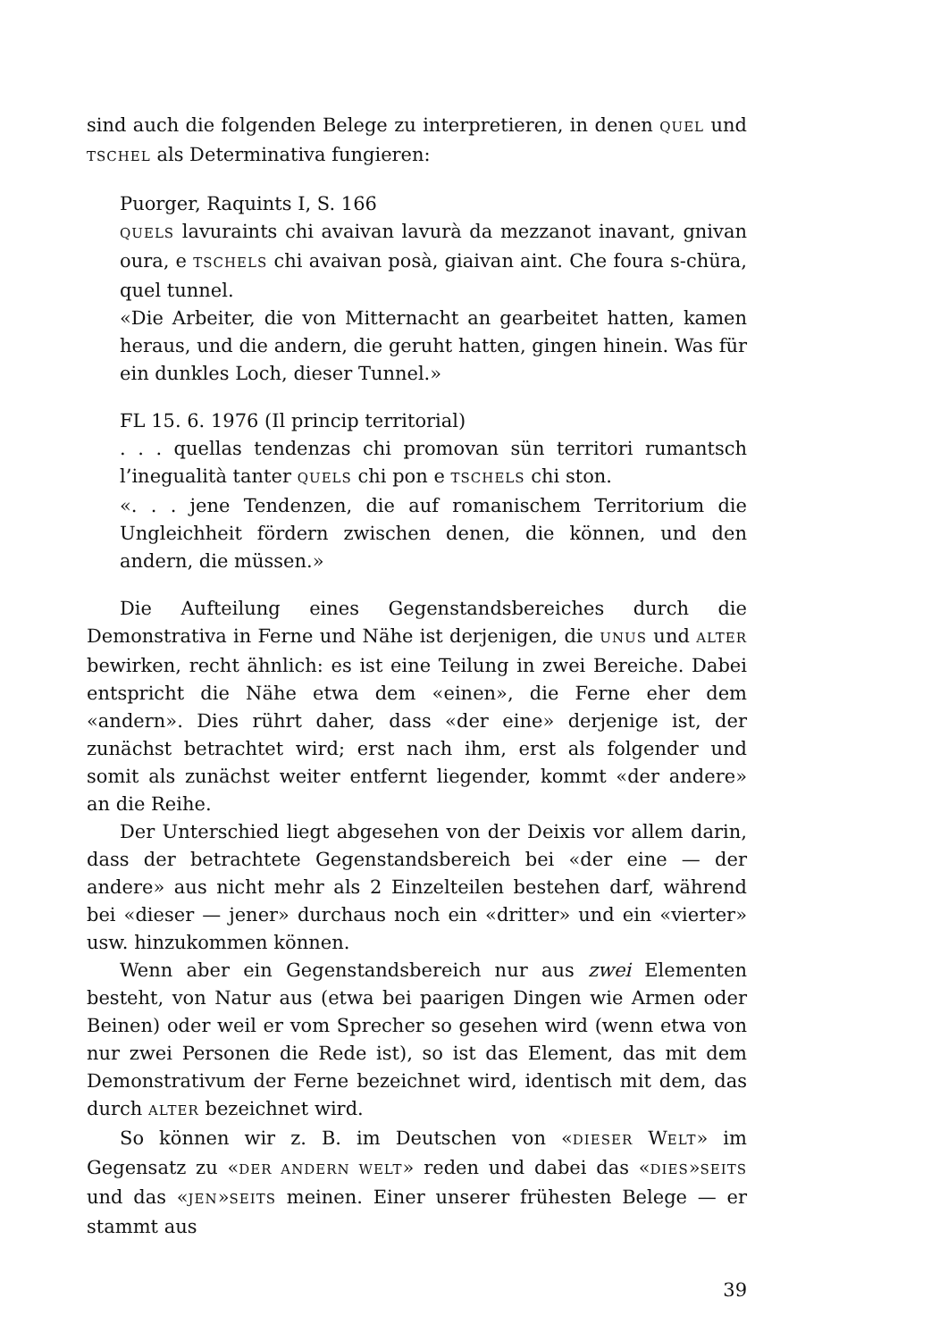sind auch die folgenden Belege zu interpretieren, in denen QUEL und TSCHEL als Determinativa fungieren:
Puorger, Raquints I, S. 166
QUELS lavuraints chi avaivan lavurà da mezzanot inavant, gnivan oura, e TSCHELS chi avaivan posà, giaivan aint. Che foura s-chüra, quel tunnel.
«Die Arbeiter, die von Mitternacht an gearbeitet hatten, kamen heraus, und die andern, die geruht hatten, gingen hinein. Was für ein dunkles Loch, dieser Tunnel.»
FL 15. 6. 1976 (Il princip territorial)
. . . quellas tendenzas chi promovan sün territori rumantsch l’inegualità tanter QUELS chi pon e TSCHELS chi ston.
«. . . jene Tendenzen, die auf romanischem Territorium die Ungleichheit fördern zwischen denen, die können, und den andern, die müssen.»
Die Aufteilung eines Gegenstandsbereiches durch die Demonstrativa in Ferne und Nähe ist derjenigen, die UNUS und ALTER bewirken, recht ähnlich: es ist eine Teilung in zwei Bereiche. Dabei entspricht die Nähe etwa dem «einen», die Ferne eher dem «andern». Dies rührt daher, dass «der eine» derjenige ist, der zunächst betrachtet wird; erst nach ihm, erst als folgender und somit als zunächst weiter entfernt liegender, kommt «der andere» an die Reihe.
Der Unterschied liegt abgesehen von der Deixis vor allem darin, dass der betrachtete Gegenstandsbereich bei «der eine — der andere» aus nicht mehr als 2 Einzelteilen bestehen darf, während bei «dieser — jener» durchaus noch ein «dritter» und ein «vierter» usw. hinzukommen können.
Wenn aber ein Gegenstandsbereich nur aus zwei Elementen besteht, von Natur aus (etwa bei paarigen Dingen wie Armen oder Beinen) oder weil er vom Sprecher so gesehen wird (wenn etwa von nur zwei Personen die Rede ist), so ist das Element, das mit dem Demonstrativum der Ferne bezeichnet wird, identisch mit dem, das durch ALTER bezeichnet wird.
So können wir z. B. im Deutschen von «DIESER WELT» im Gegensatz zu «DER ANDERN WELT» reden und dabei das «DIES»SEITS und das «JEN»SEITS meinen. Einer unserer frühesten Belege — er stammt aus
39